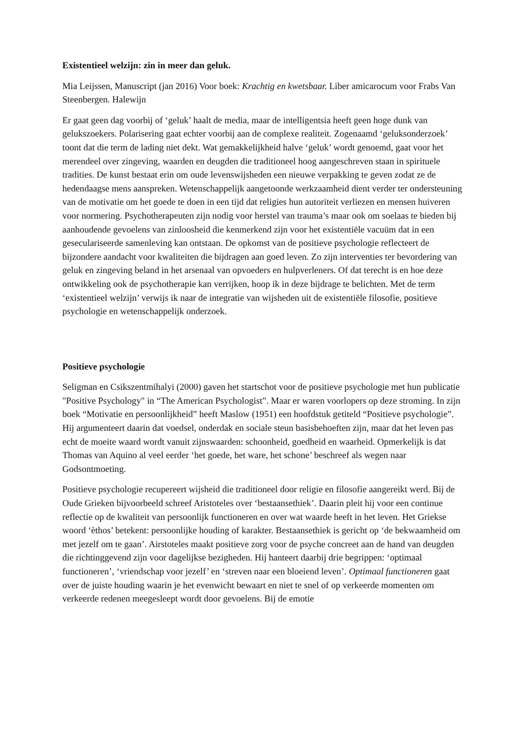Existentieel welzijn: zin in meer dan geluk.
Mia Leijssen, Manuscript (jan 2016) Voor boek: Krachtig en kwetsbaar. Liber amicarocum voor Frabs Van Steenbergen. Halewijn
Er gaat geen dag voorbij of ‘geluk’ haalt de media, maar de intelligentsia heeft geen hoge dunk van gelukszoekers. Polarisering gaat echter voorbij aan de complexe realiteit. Zogenaamd ‘geluksonderzoek’ toont dat die term de lading niet dekt. Wat gemakkelijkheid halve ‘geluk’ wordt genoemd, gaat voor het merendeel over zingeving, waarden en deugden die traditioneel hoog aangeschreven staan in spirituele tradities. De kunst bestaat erin om oude levenswijsheden een nieuwe verpakking te geven zodat ze de hedendaagse mens aanspreken. Wetenschappelijk aangetoonde werkzaamheid dient verder ter ondersteuning van de motivatie om het goede te doen in een tijd dat religies hun autoriteit verliezen en mensen huiveren voor normering. Psychotherapeuten zijn nodig voor herstel van trauma’s maar ook om soelaas te bieden bij aanhoudende gevoelens van zinloosheid die kenmerkend zijn voor het existentiële vacuüm dat in een geseculariseerde samenleving kan ontstaan. De opkomst van de positieve psychologie reflecteert de bijzondere aandacht voor kwaliteiten die bijdragen aan goed leven. Zo zijn interventies ter bevordering van geluk en zingeving beland in het arsenaal van opvoeders en hulpverleners. Of dat terecht is en hoe deze ontwikkeling ook de psychotherapie kan verrijken, hoop ik in deze bijdrage te belichten. Met de term ‘existentieel welzijn’ verwijs ik naar de integratie van wijsheden uit de existentiële filosofie, positieve psychologie en wetenschappelijk onderzoek.
Positieve psychologie
Seligman en Csikszentmihalyi (2000) gaven het startschot voor de positieve psychologie met hun publicatie "Positive Psychology" in “The American Psychologist”. Maar er waren voorlopers op deze stroming. In zijn boek “Motivatie en persoonlijkheid” heeft Maslow (1951) een hoofdstuk getiteld “Positieve psychologie”. Hij argumenteert daarin dat voedsel, onderdak en sociale steun basisbehoeften zijn, maar dat het leven pas echt de moeite waard wordt vanuit zijnswaarden: schoonheid, goedheid en waarheid. Opmerkelijk is dat Thomas van Aquino al veel eerder ‘het goede, het ware, het schone’ beschreef als wegen naar Godsontmoeting.
Positieve psychologie recupereert wijsheid die traditioneel door religie en filosofie aangereikt werd. Bij de Oude Grieken bijvoorbeeld schreef Aristoteles over ‘bestaansethiek’. Daarin pleit hij voor een continue reflectie op de kwaliteit van persoonlijk functioneren en over wat waarde heeft in het leven. Het Griekse woord ‘èthos’ betekent: persoonlijke houding of karakter. Bestaansethiek is gericht op ‘de bekwaamheid om met jezelf om te gaan’. Airstoteles maakt positieve zorg voor de psyche concreet aan de hand van deugden die richtinggevend zijn voor dagelijkse bezigheden. Hij hanteert daarbij drie begrippen: ‘optimaal functioneren’, ‘vriendschap voor jezelf’ en ‘streven naar een bloeiend leven’. Optimaal functioneren gaat over de juiste houding waarin je het evenwicht bewaart en niet te snel of op verkeerde momenten om verkeerde redenen meegesleept wordt door gevoelens. Bij de emotie